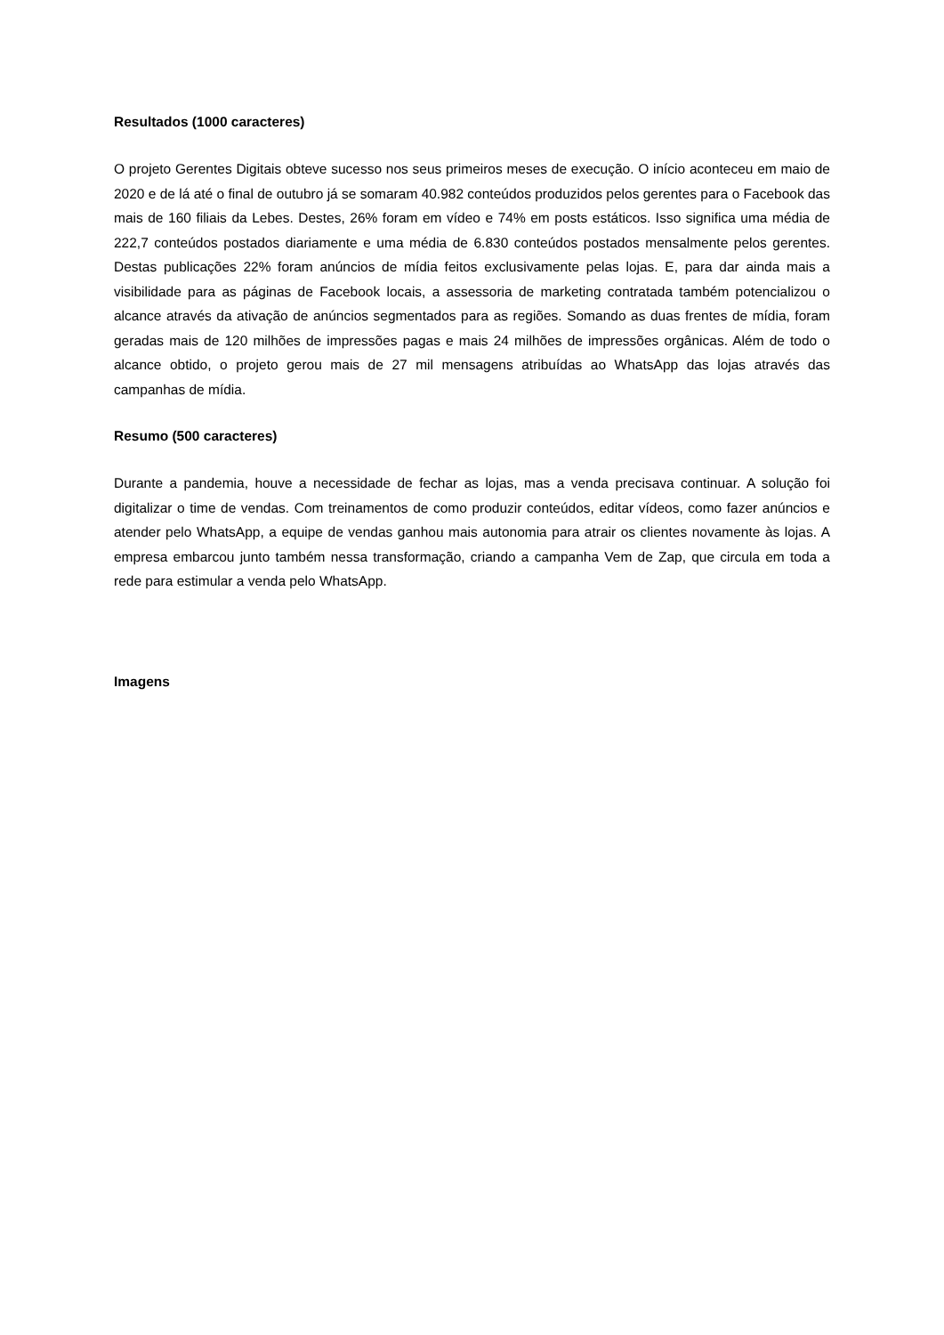Resultados (1000 caracteres)
O projeto Gerentes Digitais obteve sucesso nos seus primeiros meses de execução. O início aconteceu em maio de 2020 e de lá até o final de outubro já se somaram 40.982 conteúdos produzidos pelos gerentes para o Facebook das mais de 160 filiais da Lebes. Destes, 26% foram em vídeo e 74% em posts estáticos. Isso significa uma média de 222,7 conteúdos postados diariamente e uma média de 6.830 conteúdos postados mensalmente pelos gerentes. Destas publicações 22% foram anúncios de mídia feitos exclusivamente pelas lojas. E, para dar ainda mais a visibilidade para as páginas de Facebook locais, a assessoria de marketing contratada também potencializou o alcance através da ativação de anúncios segmentados para as regiões. Somando as duas frentes de mídia, foram geradas mais de 120 milhões de impressões pagas e mais 24 milhões de impressões orgânicas. Além de todo o alcance obtido, o projeto gerou mais de 27 mil mensagens atribuídas ao WhatsApp das lojas através das campanhas de mídia.
Resumo (500 caracteres)
Durante a pandemia, houve a necessidade de fechar as lojas, mas a venda precisava continuar. A solução foi digitalizar o time de vendas. Com treinamentos de como produzir conteúdos, editar vídeos, como fazer anúncios e atender pelo WhatsApp, a equipe de vendas ganhou mais autonomia para atrair os clientes novamente às lojas. A empresa embarcou junto também nessa transformação, criando a campanha Vem de Zap, que circula em toda a rede para estimular a venda pelo WhatsApp.
Imagens